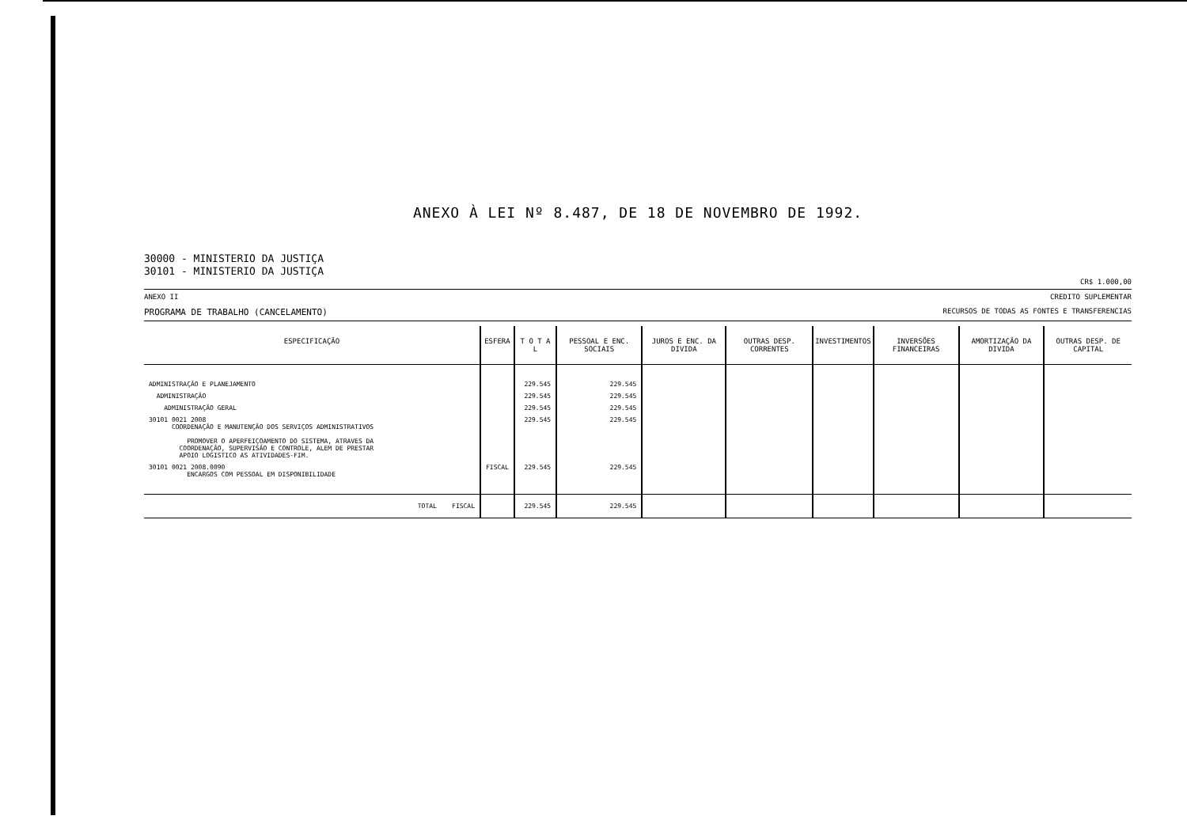ANEXO À LEI Nº 8.487, DE 18 DE NOVEMBRO DE 1992.
30000 - MINISTERIO DA JUSTIÇA
30101 - MINISTERIO DA JUSTIÇA
CR$ 1.000,00
ANEXO II CREDITO SUPLEMENTAR
PROGRAMA DE TRABALHO (CANCELAMENTO) RECURSOS DE TODAS AS FONTES E TRANSFERENCIAS
| ESPECIFICAÇÃO | ESFERA | T O T A L | PESSOAL E ENC. SOCIAIS | JUROS E ENC. DA DIVIDA | OUTRAS DESP. CORRENTES | INVESTIMENTOS | INVERSÕES FINANCEIRAS | AMORTIZAÇÃO DA DIVIDA | OUTRAS DESP. DE CAPITAL |
| --- | --- | --- | --- | --- | --- | --- | --- | --- | --- |
| ADMINISTRAÇÃO E PLANEJAMENTO | | 229.545 | 229.545 | | | | | | |
| ADMINISTRAÇÃO | | 229.545 | 229.545 | | | | | | |
| ADMINISTRAÇÃO GERAL | | 229.545 | 229.545 | | | | | | |
| 30101 0021 2008 COORDENAÇÃO E MANUTENÇÃO DOS SERVIÇOS ADMINISTRATIVOS PROMOVER O APERFEIÇOAMENTO DO SISTEMA, ATRAVES DA COORDENAÇÃO, SUPERVISÃO E CONTROLE, ALEM DE PRESTAR APOIO LOGISTICO AS ATIVIDADES-FIM. | | 229.545 | 229.545 | | | | | | |
| 30101 0021 2008.0090 ENCARGOS COM PESSOAL EM DISPONIBILIDADE | FISCAL | 229.545 | 229.545 | | | | | | |
| TOTAL FISCAL | | 229.545 | 229.545 | | | | | | |